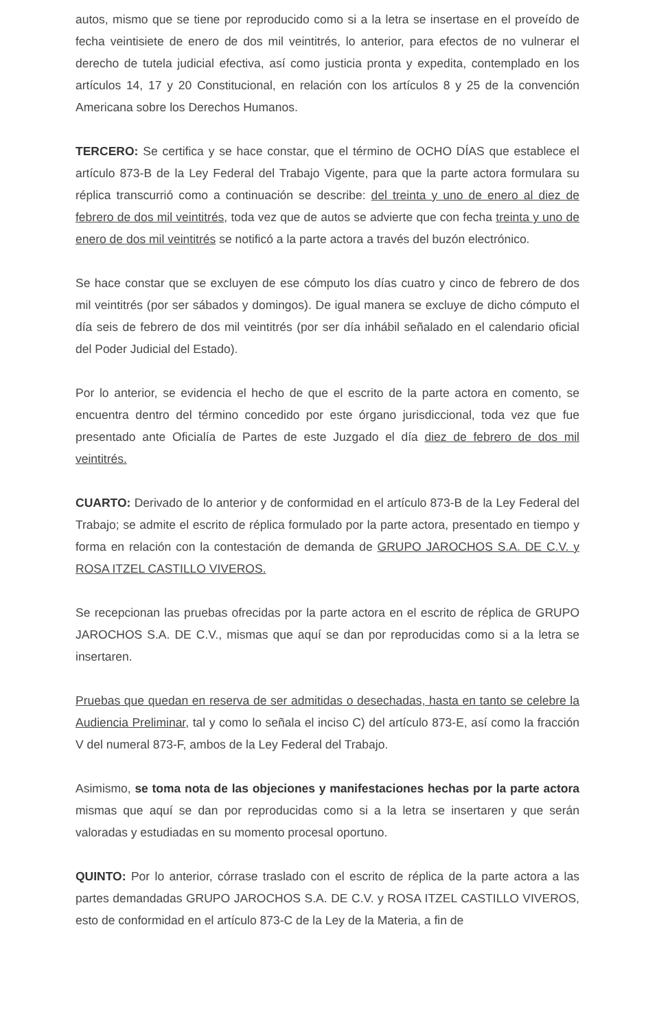autos, mismo que se tiene por reproducido como si a la letra se insertase en el proveído de fecha veintisiete de enero de dos mil veintitrés, lo anterior, para efectos de no vulnerar el derecho de tutela judicial efectiva, así como justicia pronta y expedita, contemplado en los artículos 14, 17 y 20 Constitucional, en relación con los artículos 8 y 25 de la convención Americana sobre los Derechos Humanos.
TERCERO: Se certifica y se hace constar, que el término de OCHO DÍAS que establece el artículo 873-B de la Ley Federal del Trabajo Vigente, para que la parte actora formulara su réplica transcurrió como a continuación se describe: del treinta y uno de enero al diez de febrero de dos mil veintitrés, toda vez que de autos se advierte que con fecha treinta y uno de enero de dos mil veintitrés se notificó a la parte actora a través del buzón electrónico.
Se hace constar que se excluyen de ese cómputo los días cuatro y cinco de febrero de dos mil veintitrés (por ser sábados y domingos). De igual manera se excluye de dicho cómputo el día seis de febrero de dos mil veintitrés (por ser día inhábil señalado en el calendario oficial del Poder Judicial del Estado).
Por lo anterior, se evidencia el hecho de que el escrito de la parte actora en comento, se encuentra dentro del término concedido por este órgano jurisdiccional, toda vez que fue presentado ante Oficialía de Partes de este Juzgado el día diez de febrero de dos mil veintitrés.
CUARTO: Derivado de lo anterior y de conformidad en el artículo 873-B de la Ley Federal del Trabajo; se admite el escrito de réplica formulado por la parte actora, presentado en tiempo y forma en relación con la contestación de demanda de GRUPO JAROCHOS S.A. DE C.V. y ROSA ITZEL CASTILLO VIVEROS.
Se recepcionan las pruebas ofrecidas por la parte actora en el escrito de réplica de GRUPO JAROCHOS S.A. DE C.V., mismas que aquí se dan por reproducidas como si a la letra se insertaren.
Pruebas que quedan en reserva de ser admitidas o desechadas, hasta en tanto se celebre la Audiencia Preliminar, tal y como lo señala el inciso C) del artículo 873-E, así como la fracción V del numeral 873-F, ambos de la Ley Federal del Trabajo.
Asimismo, se toma nota de las objeciones y manifestaciones hechas por la parte actora mismas que aquí se dan por reproducidas como si a la letra se insertaren y que serán valoradas y estudiadas en su momento procesal oportuno.
QUINTO: Por lo anterior, córrase traslado con el escrito de réplica de la parte actora a las partes demandadas GRUPO JAROCHOS S.A. DE C.V. y ROSA ITZEL CASTILLO VIVEROS, esto de conformidad en el artículo 873-C de la Ley de la Materia, a fin de